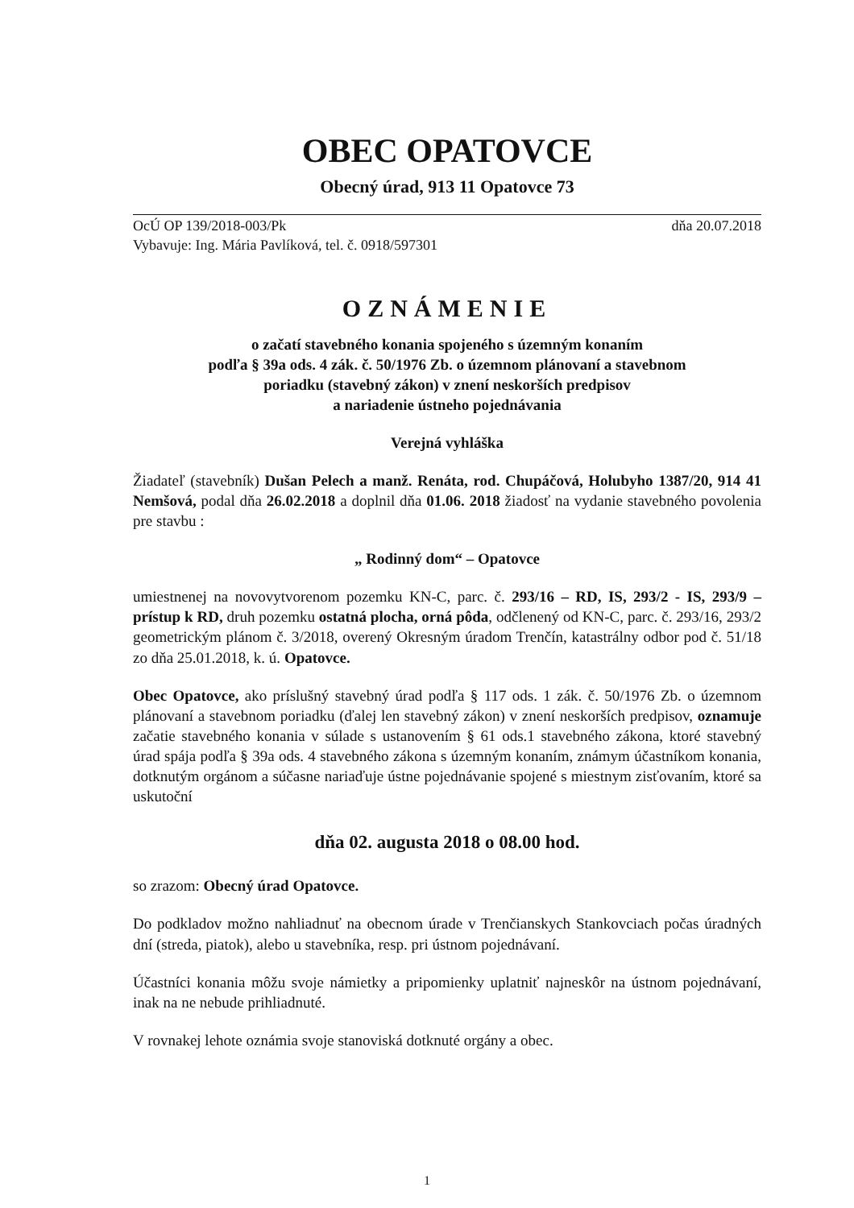OBEC OPATOVCE
Obecný úrad, 913 11 Opatovce 73
OcÚ OP 139/2018-003/Pk
Vybavuje: Ing. Mária Pavlíková, tel. č. 0918/597301 dňa 20.07.2018
OZNÁMENIE
o začatí stavebného konania spojeného s územným konaním
podľa § 39a ods. 4 zák. č. 50/1976 Zb. o územnom plánovaní a stavebnom
poriadku (stavebný zákon) v znení neskorších predpisov
a nariadenie ústneho pojednávania
Verejná vyhláška
Žiadateľ (stavebník) Dušan Pelech a manž. Renáta, rod. Chupáčová, Holubyho 1387/20, 914 41 Nemšová, podal dňa 26.02.2018 a doplnil dňa 01.06. 2018 žiadosť na vydanie stavebného povolenia pre stavbu :
„ Rodinný dom“ – Opatovce
umiestnenej na novovytvorenom pozemku KN-C, parc. č. 293/16 – RD, IS, 293/2 - IS, 293/9 – prístup k RD, druh pozemku ostatná plocha, orná pôda, odčlenený od KN-C, parc. č. 293/16, 293/2 geometrickým plánom č. 3/2018, overený Okresným úradom Trenčín, katastrálny odbor pod č. 51/18 zo dňa 25.01.2018, k. ú. Opatovce.
Obec Opatovce, ako príslušný stavebný úrad podľa § 117 ods. 1 zák. č. 50/1976 Zb. o územnom plánovaní a stavebnom poriadku (ďalej len stavebný zákon) v znení neskorších predpisov, oznamuje začatie stavebného konania v súlade s ustanovením § 61 ods.1 stavebného zákona, ktoré stavebný úrad spája podľa § 39a ods. 4 stavebného zákona s územným konaním, známym účastníkom konania, dotknutým orgánom a súčasne nariaďuje ústne pojednávanie spojené s miestnym zisťovaním, ktoré sa uskutoční
dňa 02. augusta 2018 o 08.00 hod.
so zrazom: Obecný úrad Opatovce.
Do podkladov možno nahliadnuť na obecnom úrade v Trenčianskych Stankovciach počas úradných dní (streda, piatok), alebo u stavebníka, resp. pri ústnom pojednávaní.
Účastníci konania môžu svoje námietky a pripomienky uplatniť najneskôr na ústnom pojednávaní, inak na ne nebude prihliadnuté.
V rovnakej lehote oznámia svoje stanoviská dotknuté orgány a obec.
1